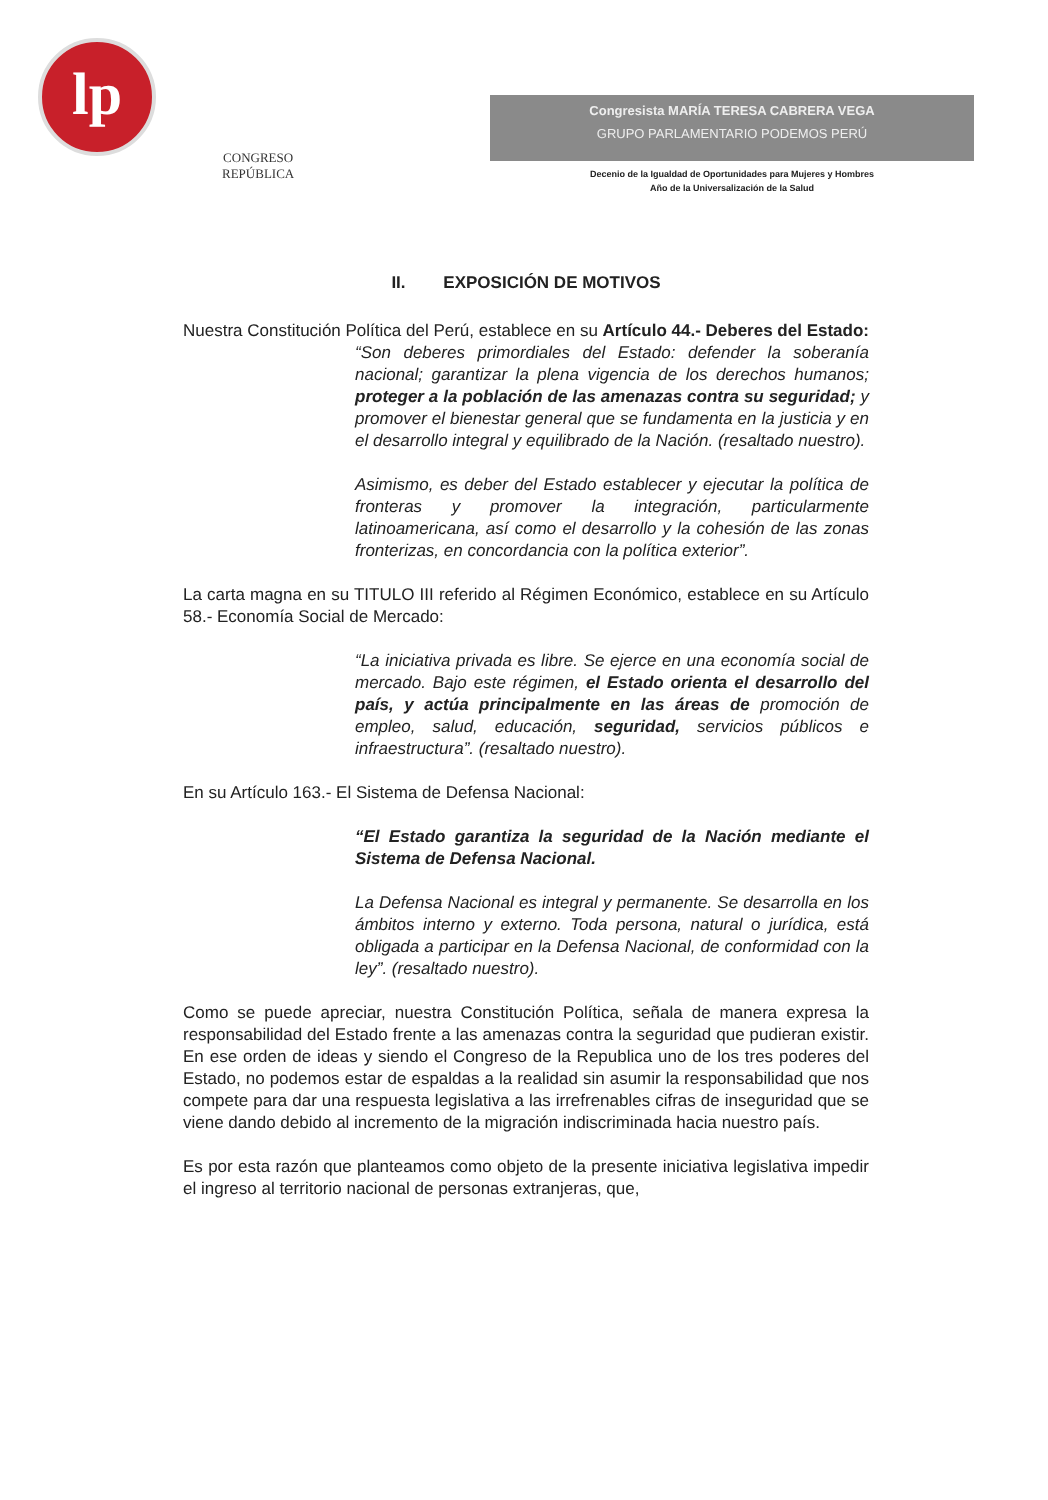lp
CONGRESO
REPÚBLICA
Congresista MARÍA TERESA CABRERA VEGA
GRUPO PARLAMENTARIO PODEMOS PERÚ
Decenio de la Igualdad de Oportunidades para Mujeres y Hombres
Año de la Universalización de la Salud
II. EXPOSICIÓN DE MOTIVOS
Nuestra Constitución Política del Perú, establece en su Artículo 44.- Deberes del Estado:
“Son deberes primordiales del Estado: defender la soberanía nacional; garantizar la plena vigencia de los derechos humanos; proteger a la población de las amenazas contra su seguridad; y promover el bienestar general que se fundamenta en la justicia y en el desarrollo integral y equilibrado de la Nación. (resaltado nuestro).
Asimismo, es deber del Estado establecer y ejecutar la política de fronteras y promover la integración, particularmente latinoamericana, así como el desarrollo y la cohesión de las zonas fronterizas, en concordancia con la política exterior”.
La carta magna en su TITULO III referido al Régimen Económico, establece en su Artículo 58.- Economía Social de Mercado:
“La iniciativa privada es libre. Se ejerce en una economía social de mercado. Bajo este régimen, el Estado orienta el desarrollo del país, y actúa principalmente en las áreas de promoción de empleo, salud, educación, seguridad, servicios públicos e infraestructura”. (resaltado nuestro).
En su Artículo 163.- El Sistema de Defensa Nacional:
“El Estado garantiza la seguridad de la Nación mediante el Sistema de Defensa Nacional.
La Defensa Nacional es integral y permanente. Se desarrolla en los ámbitos interno y externo. Toda persona, natural o jurídica, está obligada a participar en la Defensa Nacional, de conformidad con la ley”. (resaltado nuestro).
Como se puede apreciar, nuestra Constitución Política, señala de manera expresa la responsabilidad del Estado frente a las amenazas contra la seguridad que pudieran existir. En ese orden de ideas y siendo el Congreso de la Republica uno de los tres poderes del Estado, no podemos estar de espaldas a la realidad sin asumir la responsabilidad que nos compete para dar una respuesta legislativa a las irrefrenables cifras de inseguridad que se viene dando debido al incremento de la migración indiscriminada hacia nuestro país.
Es por esta razón que planteamos como objeto de la presente iniciativa legislativa impedir el ingreso al territorio nacional de personas extranjeras, que,